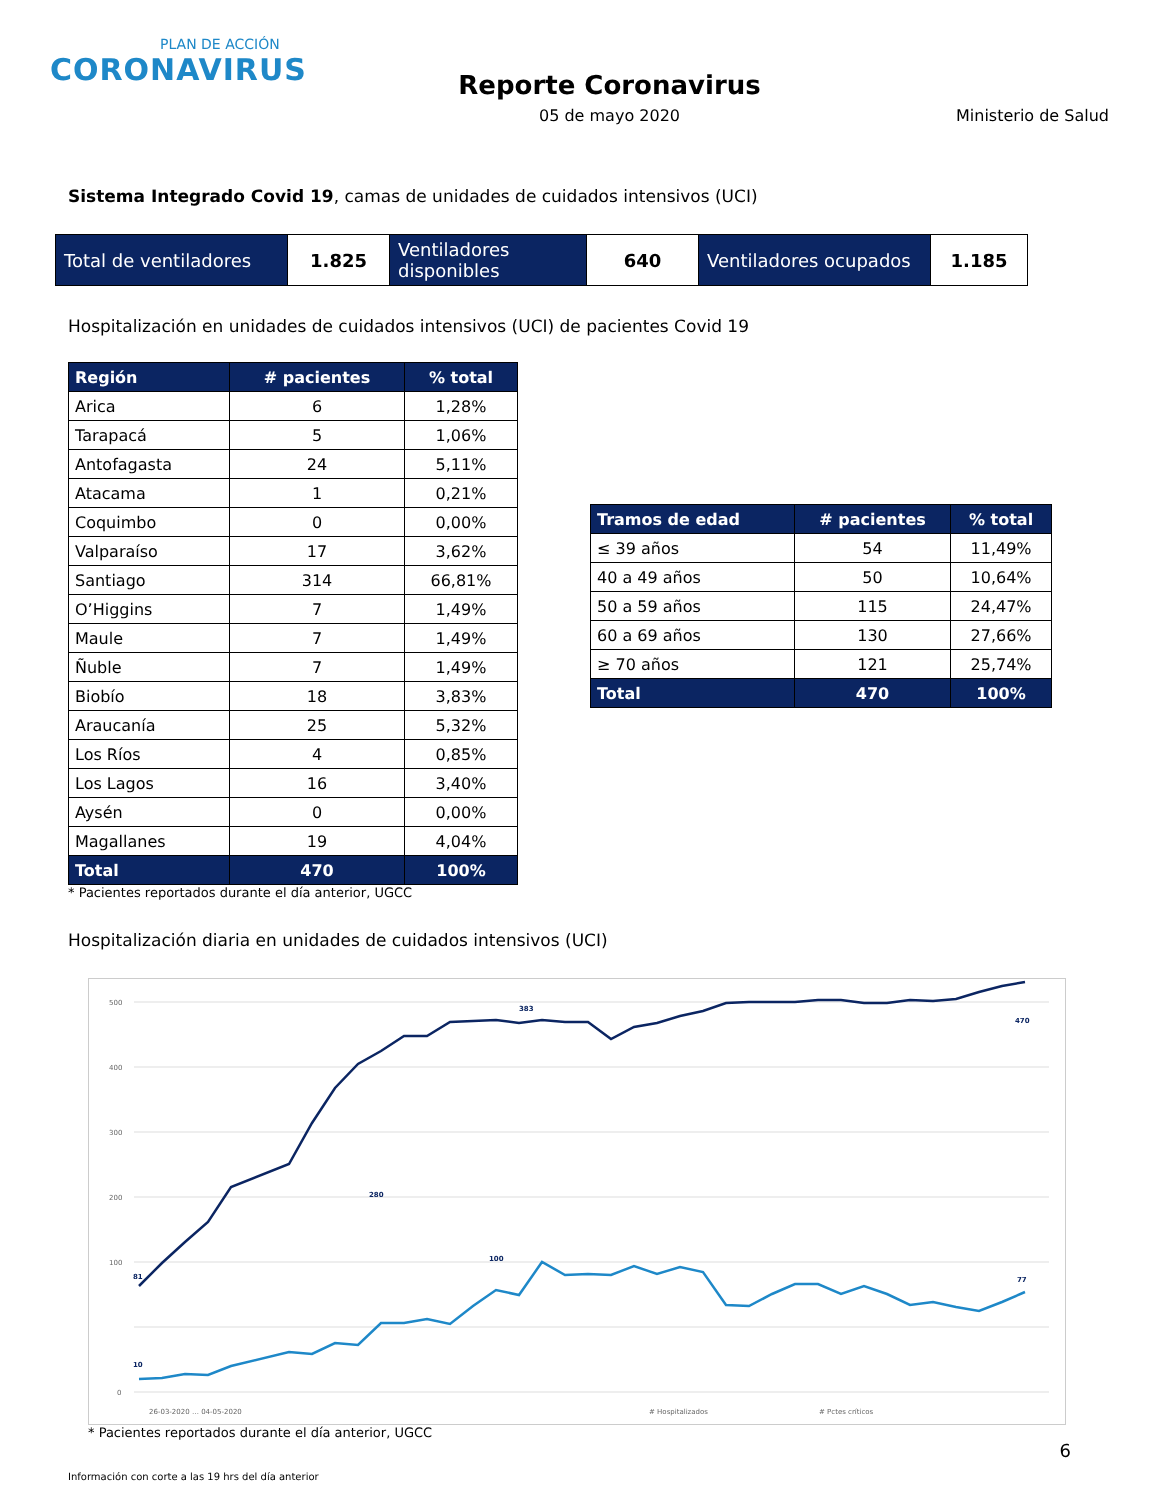PLAN DE ACCIÓN
CORONAVIRUS
Reporte Coronavirus
05 de mayo 2020
Ministerio de Salud
Sistema Integrado Covid 19, camas de unidades de cuidados intensivos (UCI)
| Total de ventiladores | 1.825 | Ventiladores disponibles | 640 | Ventiladores ocupados | 1.185 |
Hospitalización en unidades de cuidados intensivos (UCI) de pacientes Covid 19
| Región | # pacientes | % total |
| --- | --- | --- |
| Arica | 6 | 1,28% |
| Tarapacá | 5 | 1,06% |
| Antofagasta | 24 | 5,11% |
| Atacama | 1 | 0,21% |
| Coquimbo | 0 | 0,00% |
| Valparaíso | 17 | 3,62% |
| Santiago | 314 | 66,81% |
| O’Higgins | 7 | 1,49% |
| Maule | 7 | 1,49% |
| Ñuble | 7 | 1,49% |
| Biobío | 18 | 3,83% |
| Araucanía | 25 | 5,32% |
| Los Ríos | 4 | 0,85% |
| Los Lagos | 16 | 3,40% |
| Aysén | 0 | 0,00% |
| Magallanes | 19 | 4,04% |
| Total | 470 | 100% |
| Tramos de edad | # pacientes | % total |
| --- | --- | --- |
| ≤ 39 años | 54 | 11,49% |
| 40 a 49 años | 50 | 10,64% |
| 50 a 59 años | 115 | 24,47% |
| 60 a 69 años | 130 | 27,66% |
| ≥ 70 años | 121 | 25,74% |
| Total | 470 | 100% |
* Pacientes reportados durante el día anterior, UGCC
Hospitalización diaria en unidades de cuidados intensivos (UCI)
500
400
300
200
100
0
81
280
383
470
10
100
77
26-03-2020 … 04-05-2020
# Hospitalizados
# Pctes críticos
* Pacientes reportados durante el día anterior, UGCC
6
Información con corte a las 19 hrs del día anterior